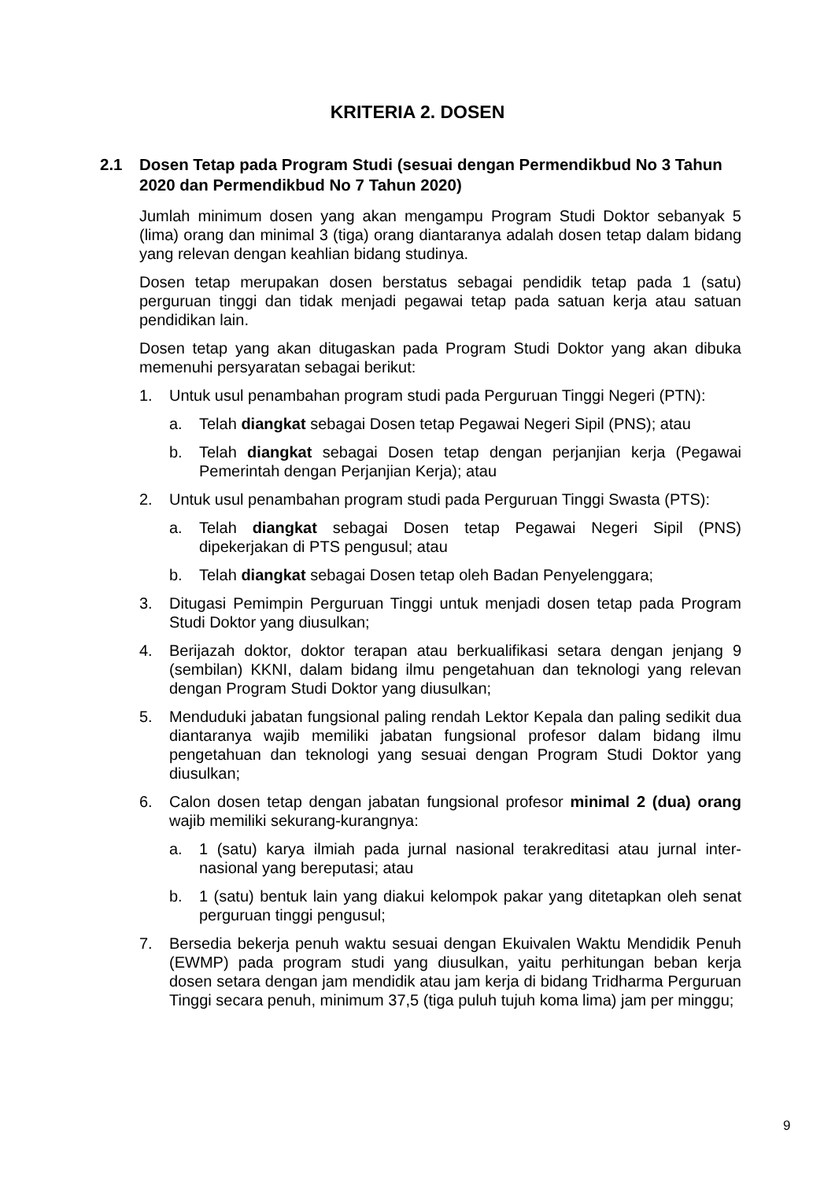KRITERIA 2. DOSEN
2.1 Dosen Tetap pada Program Studi (sesuai dengan Permendikbud No 3 Tahun 2020 dan Permendikbud No 7 Tahun 2020)
Jumlah minimum dosen yang akan mengampu Program Studi Doktor sebanyak 5 (lima) orang dan minimal 3 (tiga) orang diantaranya adalah dosen tetap dalam bidang yang relevan dengan keahlian bidang studinya.
Dosen tetap merupakan dosen berstatus sebagai pendidik tetap pada 1 (satu) perguruan tinggi dan tidak menjadi pegawai tetap pada satuan kerja atau satuan pendidikan lain.
Dosen tetap yang akan ditugaskan pada Program Studi Doktor yang akan dibuka memenuhi persyaratan sebagai berikut:
1. Untuk usul penambahan program studi pada Perguruan Tinggi Negeri (PTN):
a. Telah diangkat sebagai Dosen tetap Pegawai Negeri Sipil (PNS); atau
b. Telah diangkat sebagai Dosen tetap dengan perjanjian kerja (Pegawai Pemerintah dengan Perjanjian Kerja); atau
2. Untuk usul penambahan program studi pada Perguruan Tinggi Swasta (PTS):
a. Telah diangkat sebagai Dosen tetap Pegawai Negeri Sipil (PNS) dipekerjakan di PTS pengusul; atau
b. Telah diangkat sebagai Dosen tetap oleh Badan Penyelenggara;
3. Ditugasi Pemimpin Perguruan Tinggi untuk menjadi dosen tetap pada Program Studi Doktor yang diusulkan;
4. Berijazah doktor, doktor terapan atau berkualifikasi setara dengan jenjang 9 (sembilan) KKNI, dalam bidang ilmu pengetahuan dan teknologi yang relevan dengan Program Studi Doktor yang diusulkan;
5. Menduduki jabatan fungsional paling rendah Lektor Kepala dan paling sedikit dua diantaranya wajib memiliki jabatan fungsional profesor dalam bidang ilmu pengetahuan dan teknologi yang sesuai dengan Program Studi Doktor yang diusulkan;
6. Calon dosen tetap dengan jabatan fungsional profesor minimal 2 (dua) orang wajib memiliki sekurang-kurangnya:
a. 1 (satu) karya ilmiah pada jurnal nasional terakreditasi atau jurnal inter-nasional yang bereputasi; atau
b. 1 (satu) bentuk lain yang diakui kelompok pakar yang ditetapkan oleh senat perguruan tinggi pengusul;
7. Bersedia bekerja penuh waktu sesuai dengan Ekuivalen Waktu Mendidik Penuh (EWMP) pada program studi yang diusulkan, yaitu perhitungan beban kerja dosen setara dengan jam mendidik atau jam kerja di bidang Tridharma Perguruan Tinggi secara penuh, minimum 37,5 (tiga puluh tujuh koma lima) jam per minggu;
9